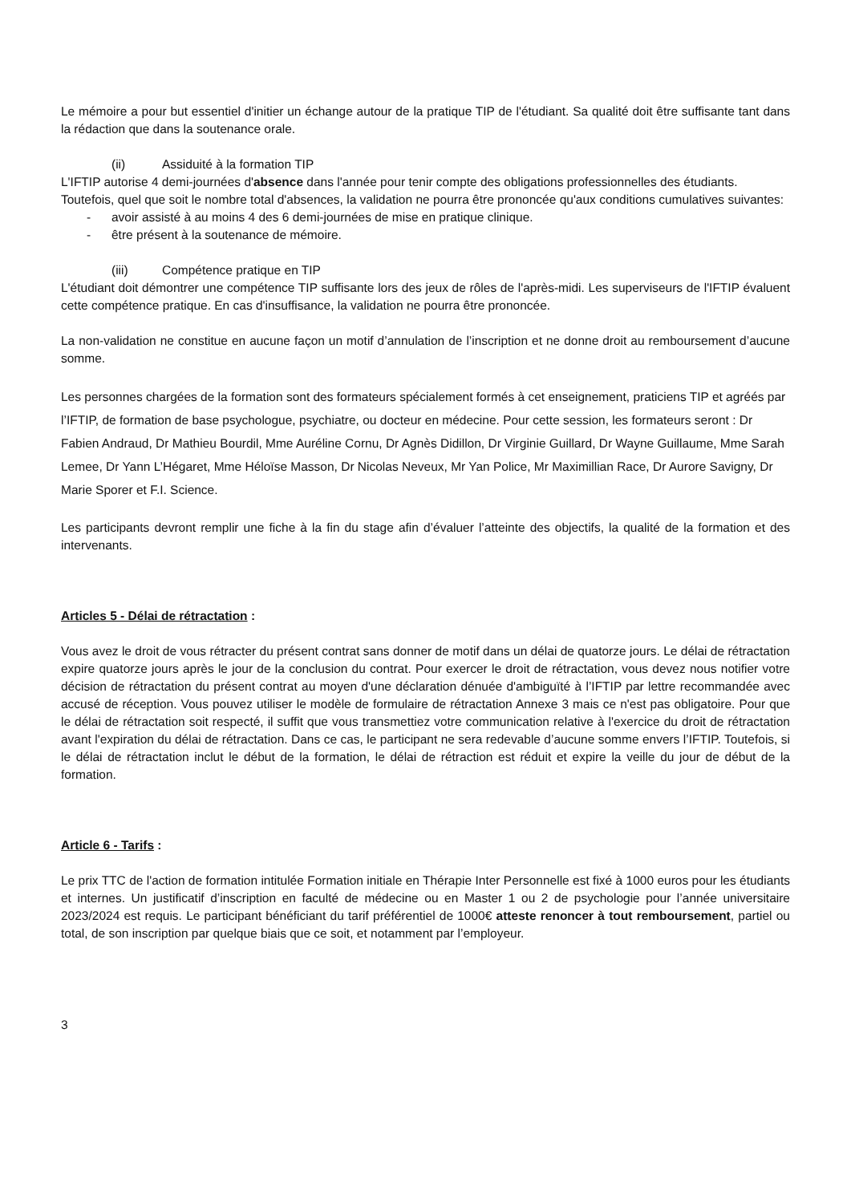Le mémoire a pour but essentiel d'initier un échange autour de la pratique TIP de l'étudiant. Sa qualité doit être suffisante tant dans la rédaction que dans la soutenance orale.
(ii) Assiduité à la formation TIP
L'IFTIP autorise 4 demi-journées d'absence dans l'année pour tenir compte des obligations professionnelles des étudiants.
Toutefois, quel que soit le nombre total d'absences, la validation ne pourra être prononcée qu'aux conditions cumulatives suivantes:
- avoir assisté à au moins 4 des 6 demi-journées de mise en pratique clinique.
- être présent à la soutenance de mémoire.
(iii) Compétence pratique en TIP
L'étudiant doit démontrer une compétence TIP suffisante lors des jeux de rôles de l'après-midi. Les superviseurs de l'IFTIP évaluent cette compétence pratique. En cas d'insuffisance, la validation ne pourra être prononcée.
La non-validation ne constitue en aucune façon un motif d’annulation de l’inscription et ne donne droit au remboursement d’aucune somme.
Les personnes chargées de la formation sont des formateurs spécialement formés à cet enseignement, praticiens TIP et agréés par l’IFTIP, de formation de base psychologue, psychiatre, ou docteur en médecine. Pour cette session, les formateurs seront : Dr Fabien Andraud, Dr Mathieu Bourdil, Mme Auréline Cornu, Dr Agnès Didillon, Dr Virginie Guillard, Dr Wayne Guillaume, Mme Sarah Lemee, Dr Yann L’Hégaret, Mme Héloïse Masson, Dr Nicolas Neveux, Mr Yan Police, Mr Maximillian Race, Dr Aurore Savigny, Dr Marie Sporer et F.I. Science.
Les participants devront remplir une fiche à la fin du stage afin d’évaluer l’atteinte des objectifs, la qualité de la formation et des intervenants.
Articles 5 - Délai de rétractation :
Vous avez le droit de vous rétracter du présent contrat sans donner de motif dans un délai de quatorze jours. Le délai de rétractation expire quatorze jours après le jour de la conclusion du contrat. Pour exercer le droit de rétractation, vous devez nous notifier votre décision de rétractation du présent contrat au moyen d'une déclaration dénuée d'ambiguïté à l’IFTIP par lettre recommandée avec accusé de réception. Vous pouvez utiliser le modèle de formulaire de rétractation Annexe 3 mais ce n'est pas obligatoire. Pour que le délai de rétractation soit respecté, il suffit que vous transmettiez votre communication relative à l'exercice du droit de rétractation avant l'expiration du délai de rétractation. Dans ce cas, le participant ne sera redevable d’aucune somme envers l’IFTIP. Toutefois, si le délai de rétractation inclut le début de la formation, le délai de rétraction est réduit et expire la veille du jour de début de la formation.
Article 6 - Tarifs :
Le prix TTC de l'action de formation intitulée Formation initiale en Thérapie Inter Personnelle est fixé à 1000 euros pour les étudiants et internes. Un justificatif d’inscription en faculté de médecine ou en Master 1 ou 2 de psychologie pour l’année universitaire 2023/2024 est requis. Le participant bénéficiant du tarif préférentiel de 1000€ atteste renoncer à tout remboursement, partiel ou total, de son inscription par quelque biais que ce soit, et notamment par l’employeur.
3